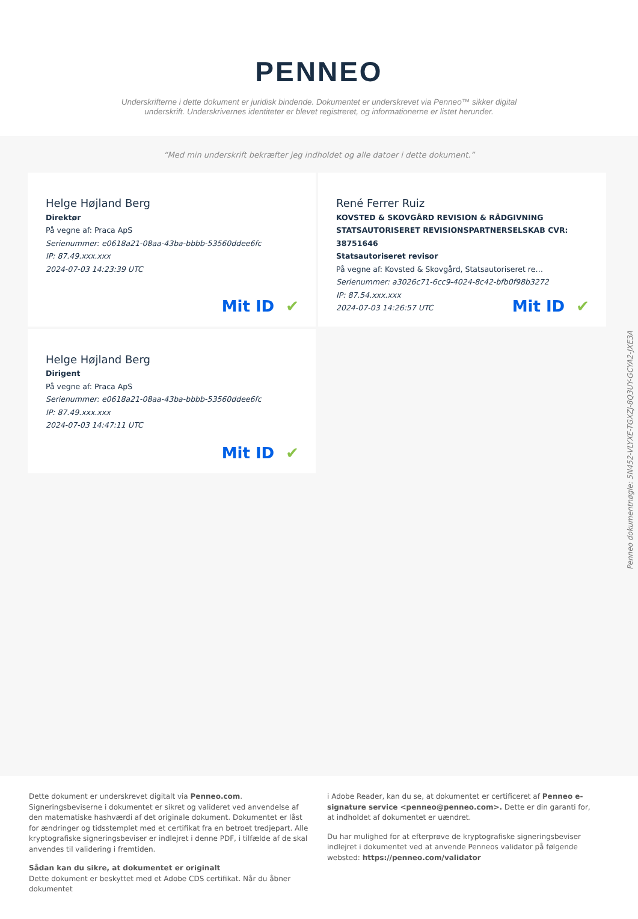PENNEO
Underskrifterne i dette dokument er juridisk bindende. Dokumentet er underskrevet via Penneo™ sikker digital underskrift. Underskrivernes identiteter er blevet registreret, og informationerne er listet herunder.
“Med min underskrift bekræfter jeg indholdet og alle datoer i dette dokument.”
Helge Højland Berg
Direktør
På vegne af: Praca ApS
Serienummer: e0618a21-08aa-43ba-bbbb-53560ddee6fc
IP: 87.49.xxx.xxx
2024-07-03 14:23:39 UTC
Mit ID ✔
René Ferrer Ruiz
KOVSTED & SKOVGÅRD REVISION & RÅDGIVNING STATSAUTORISERET REVISIONSPARTNERSELSKAB CVR: 38751646
Statsautoriseret revisor
På vegne af: Kovsted & Skovgård, Statsautoriseret re…
Serienummer: a3026c71-6cc9-4024-8c42-bfb0f98b3272
IP: 87.54.xxx.xxx
2024-07-03 14:26:57 UTC
Mit ID ✔
Helge Højland Berg
Dirigent
På vegne af: Praca ApS
Serienummer: e0618a21-08aa-43ba-bbbb-53560ddee6fc
IP: 87.49.xxx.xxx
2024-07-03 14:47:11 UTC
Mit ID ✔
Penneo dokumentnøgle: 5N452-VLYXE-TGXZJ-8Q3UY-GCYA2-JXE3A
Dette dokument er underskrevet digitalt via Penneo.com. Signeringsbeviserne i dokumentet er sikret og valideret ved anvendelse af den matematiske hashværdi af det originale dokument. Dokumentet er låst for ændringer og tidsstemplet med et certifikat fra en betroet tredjepart. Alle kryptografiske signeringsbeviser er indlejret i denne PDF, i tilfælde af de skal anvendes til validering i fremtiden.
Sådan kan du sikre, at dokumentet er originalt
Dette dokument er beskyttet med et Adobe CDS certifikat. Når du åbner dokumentet
i Adobe Reader, kan du se, at dokumentet er certificeret af Penneo e-signature service <penneo@penneo.com>. Dette er din garanti for, at indholdet af dokumentet er uændret.
Du har mulighed for at efterprøve de kryptografiske signeringsbeviser indlejret i dokumentet ved at anvende Penneos validator på følgende websted: https://penneo.com/validator